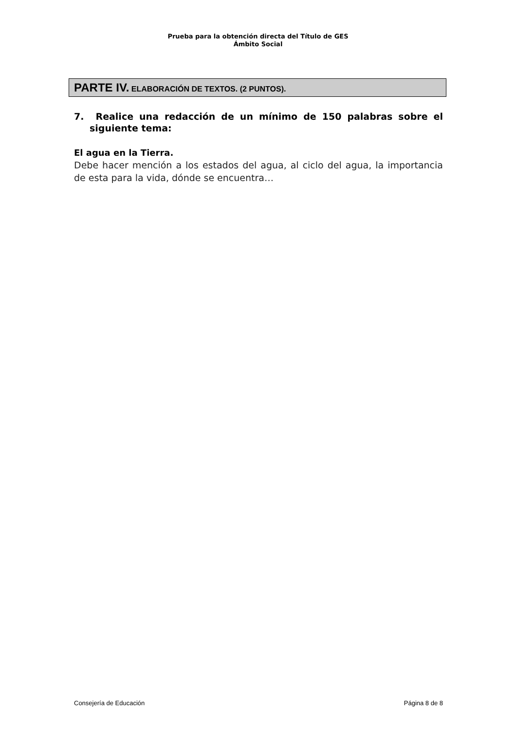Prueba para la obtención directa del Título de GES
Ámbito Social
PARTE IV. ELABORACIÓN DE TEXTOS. (2 PUNTOS).
7. Realice una redacción de un mínimo de 150 palabras sobre el siguiente tema:
El agua en la Tierra.
Debe hacer mención a los estados del agua, al ciclo del agua, la importancia de esta para la vida, dónde se encuentra…
Consejería de Educación Página 8 de 8